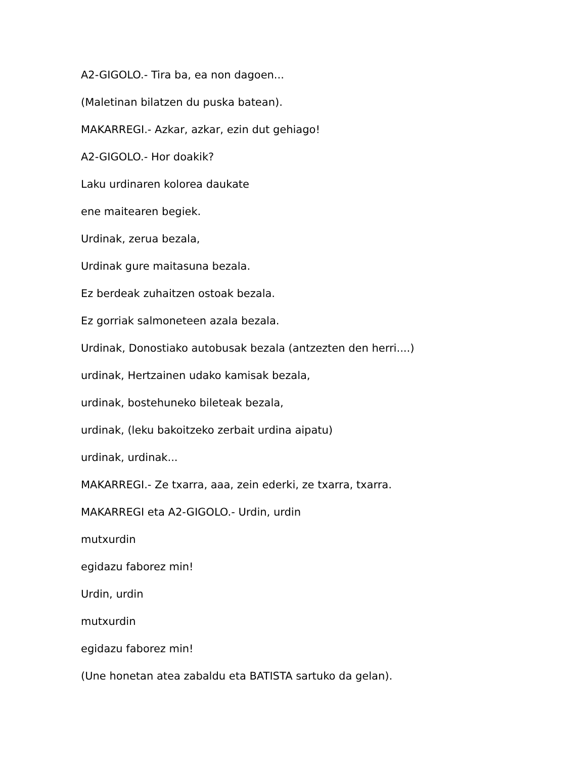A2-GIGOLO.- Tira ba, ea non dagoen...
(Maletinan bilatzen du puska batean).
MAKARREGI.- Azkar, azkar, ezin dut gehiago!
A2-GIGOLO.- Hor doakik?
Laku urdinaren kolorea daukate
ene maitearen begiek.
Urdinak, zerua bezala,
Urdinak gure maitasuna bezala.
Ez berdeak zuhaitzen ostoak bezala.
Ez gorriak salmoneteen azala bezala.
Urdinak, Donostiako autobusak bezala (antzezten den herri....)
urdinak, Hertzainen udako kamisak bezala,
urdinak, bostehuneko bileteak bezala,
urdinak, (leku bakoitzeko zerbait urdina aipatu)
urdinak, urdinak...
MAKARREGI.- Ze txarra, aaa, zein ederki, ze txarra, txarra.
MAKARREGI eta A2-GIGOLO.- Urdin, urdin
mutxurdin
egidazu faborez min!
Urdin, urdin
mutxurdin
egidazu faborez min!
(Une honetan atea zabaldu eta BATISTA sartuko da gelan).